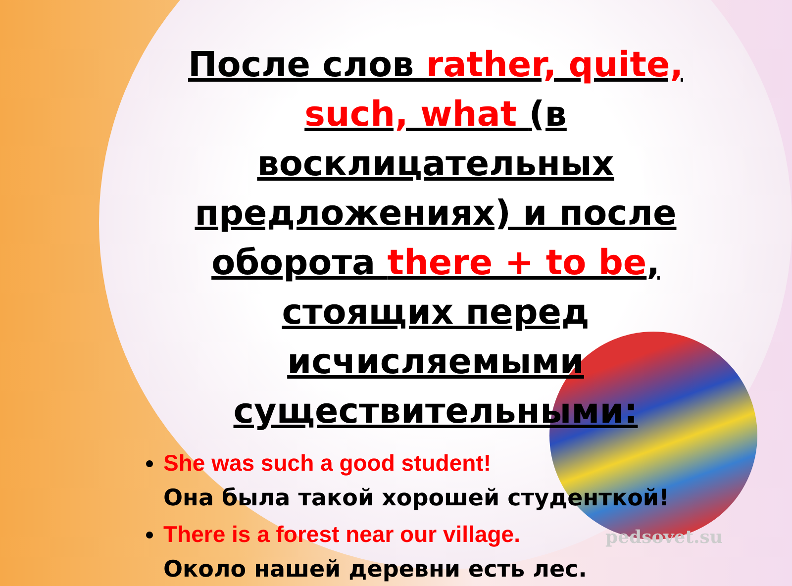После слов rather, quite, such, what (в восклицательных предложениях) и после оборота there + to be, стоящих перед исчисляемыми существительными:
She was such a good student!
Она была такой хорошей студенткой!
There is a forest near our village.
Около нашей деревни есть лес.
pedsovet.su